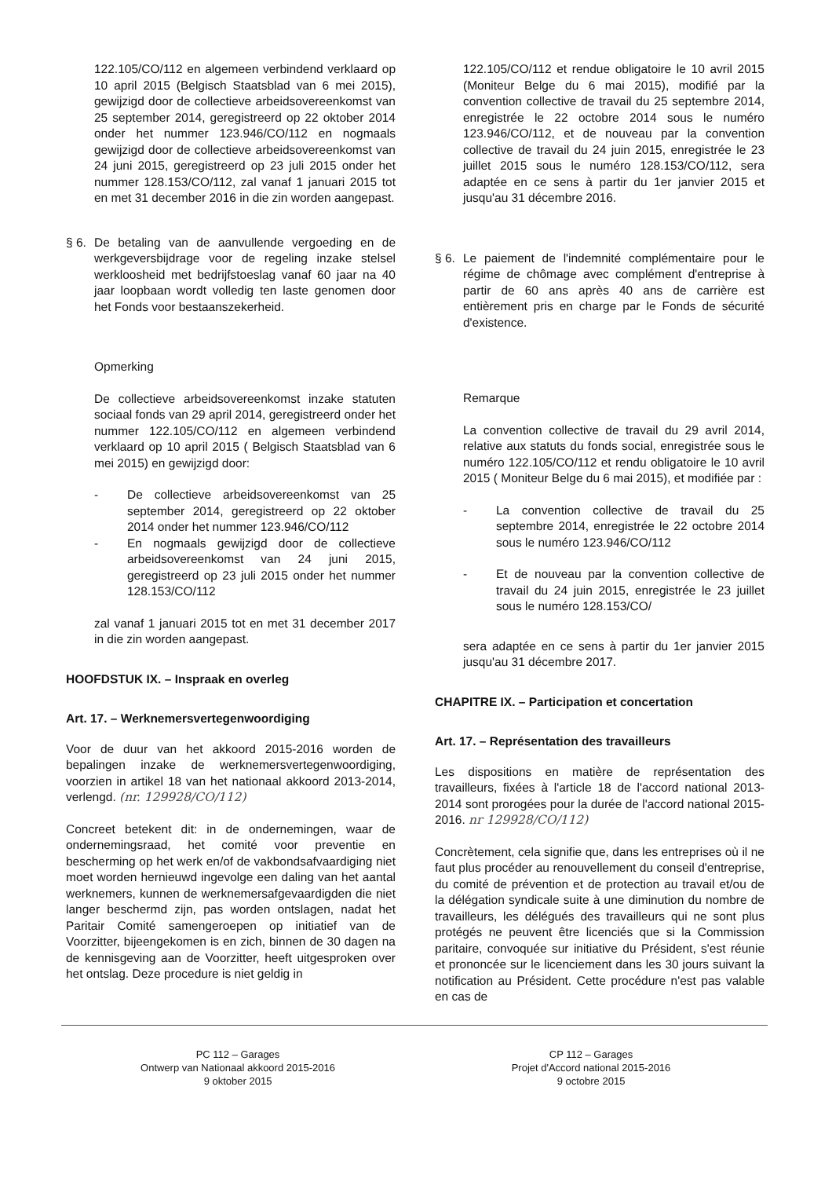122.105/CO/112 en algemeen verbindend verklaard op 10 april 2015 (Belgisch Staatsblad van 6 mei 2015), gewijzigd door de collectieve arbeidsovereenkomst van 25 september 2014, geregistreerd op 22 oktober 2014 onder het nummer 123.946/CO/112 en nogmaals gewijzigd door de collectieve arbeidsovereenkomst van 24 juni 2015, geregistreerd op 23 juli 2015 onder het nummer 128.153/CO/112, zal vanaf 1 januari 2015 tot en met 31 december 2016 in die zin worden aangepast.
§ 6.
De betaling van de aanvullende vergoeding en de werkgeversbijdrage voor de regeling inzake stelsel werkloosheid met bedrijfstoeslag vanaf 60 jaar na 40 jaar loopbaan wordt volledig ten laste genomen door het Fonds voor bestaanszekerheid.
Opmerking
De collectieve arbeidsovereenkomst inzake statuten sociaal fonds van 29 april 2014, geregistreerd onder het nummer 122.105/CO/112 en algemeen verbindend verklaard op 10 april 2015 ( Belgisch Staatsblad van 6 mei 2015) en gewijzigd door:
- De collectieve arbeidsovereenkomst van 25 september 2014, geregistreerd op 22 oktober 2014 onder het nummer 123.946/CO/112
- En nogmaals gewijzigd door de collectieve arbeidsovereenkomst van 24 juni 2015, geregistreerd op 23 juli 2015 onder het nummer 128.153/CO/112
zal vanaf 1 januari 2015 tot en met 31 december 2017 in die zin worden aangepast.
HOOFDSTUK IX. – Inspraak en overleg
Art. 17. – Werknemersvertegenwoordiging
Voor de duur van het akkoord 2015-2016 worden de bepalingen inzake de werknemersvertegenwoordiging, voorzien in artikel 18 van het nationaal akkoord 2013-2014, verlengd. (nr. 129928/CO/112)
Concreet betekent dit: in de ondernemingen, waar de ondernemingsraad, het comité voor preventie en bescherming op het werk en/of de vakbondsafvaardiging niet moet worden hernieuwd ingevolge een daling van het aantal werknemers, kunnen de werknemersafgevaardigden die niet langer beschermd zijn, pas worden ontslagen, nadat het Paritair Comité samengeroepen op initiatief van de Voorzitter, bijeengekomen is en zich, binnen de 30 dagen na de kennisgeving aan de Voorzitter, heeft uitgesproken over het ontslag. Deze procedure is niet geldig in
122.105/CO/112 et rendue obligatoire le 10 avril 2015 (Moniteur Belge du 6 mai 2015), modifié par la convention collective de travail du 25 septembre 2014, enregistrée le 22 octobre 2014 sous le numéro 123.946/CO/112, et de nouveau par la convention collective de travail du 24 juin 2015, enregistrée le 23 juillet 2015 sous le numéro 128.153/CO/112, sera adaptée en ce sens à partir du 1er janvier 2015 et jusqu'au 31 décembre 2016.
§ 6.
Le paiement de l'indemnité complémentaire pour le régime de chômage avec complément d'entreprise à partir de 60 ans après 40 ans de carrière est entièrement pris en charge par le Fonds de sécurité d'existence.
Remarque
La convention collective de travail du 29 avril 2014, relative aux statuts du fonds social, enregistrée sous le numéro 122.105/CO/112 et rendu obligatoire le 10 avril 2015 ( Moniteur Belge du 6 mai 2015), et modifiée par :
- La convention collective de travail du 25 septembre 2014, enregistrée le 22 octobre 2014 sous le numéro 123.946/CO/112
- Et de nouveau par la convention collective de travail du 24 juin 2015, enregistrée le 23 juillet sous le numéro 128.153/CO/
sera adaptée en ce sens à partir du 1er janvier 2015 jusqu'au 31 décembre 2017.
CHAPITRE IX. – Participation et concertation
Art. 17. – Représentation des travailleurs
Les dispositions en matière de représentation des travailleurs, fixées à l'article 18 de l'accord national 2013-2014 sont prorogées pour la durée de l'accord national 2015-2016. nr 129928/CO/112)
Concrètement, cela signifie que, dans les entreprises où il ne faut plus procéder au renouvellement du conseil d'entreprise, du comité de prévention et de protection au travail et/ou de la délégation syndicale suite à une diminution du nombre de travailleurs, les délégués des travailleurs qui ne sont plus protégés ne peuvent être licenciés que si la Commission paritaire, convoquée sur initiative du Président, s'est réunie et prononcée sur le licenciement dans les 30 jours suivant la notification au Président. Cette procédure n'est pas valable en cas de
PC 112 – Garages
Ontwerp van Nationaal akkoord 2015-2016
9 oktober 2015
CP 112 – Garages
Projet d'Accord national 2015-2016
9 octobre 2015